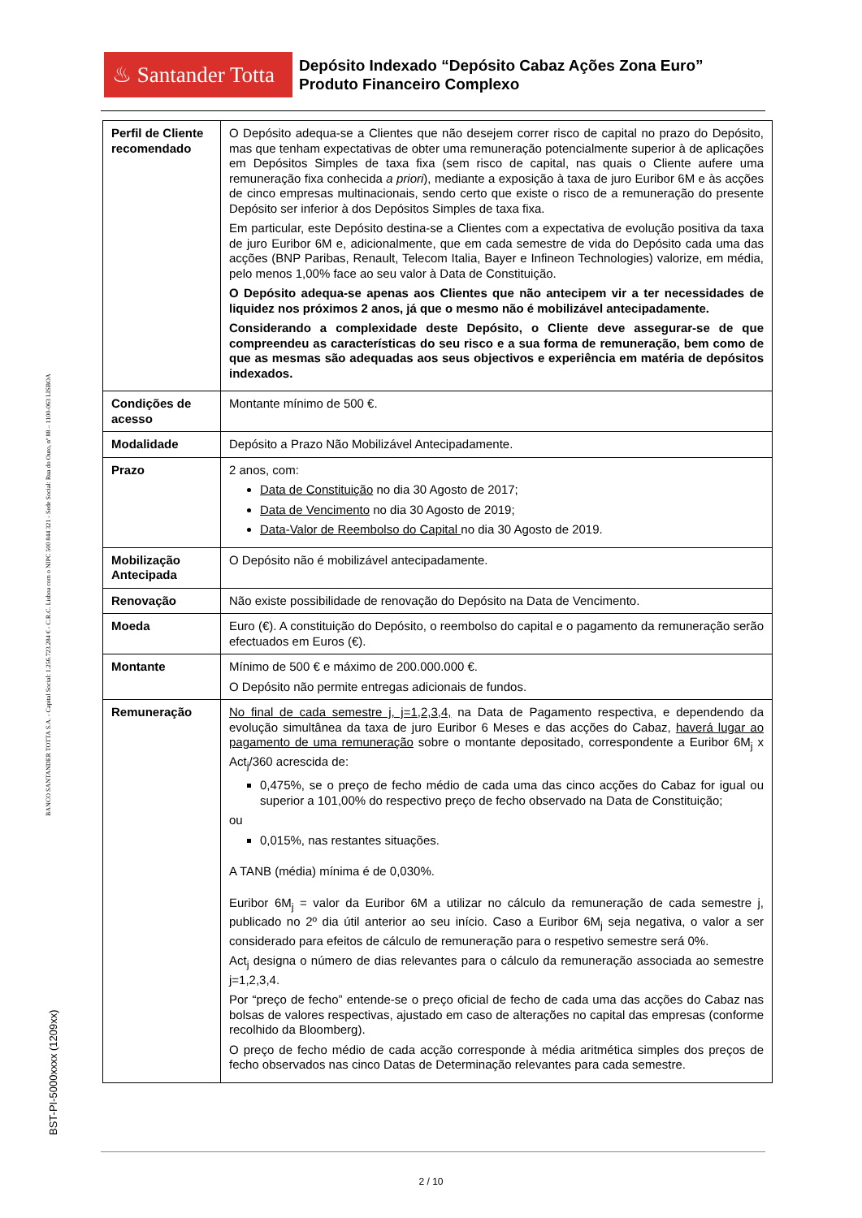♨ Santander Totta
Depósito Indexado “Depósito Cabaz Ações Zona Euro”
Produto Financeiro Complexo
BANCO SANTANDER TOTTA S.A. - Capital Social: 1.256.723.284 € - C.R.C. Lisboa com o NIPC 500 844 321 - Sede Social: Rua do Ouro, nº 88 – 1100-063 LISBOA
BST-PI-5000xxxx (1209xx)
| Perfil de Cliente recomendado | O Depósito adequa-se a Clientes que não desejem correr risco de capital no prazo do Depósito, mas que tenham expectativas de obter uma remuneração potencialmente superior à de aplicações em Depósitos Simples de taxa fixa (sem risco de capital, nas quais o Cliente aufere uma remuneração fixa conhecida a priori ), mediante a exposição à taxa de juro Euribor 6M e às acções de cinco empresas multinacionais, sendo certo que existe o risco de a remuneração do presente Depósito ser inferior à dos Depósitos Simples de taxa fixa. Em particular, este Depósito destina-se a Clientes com a expectativa de evolução positiva da taxa de juro Euribor 6M e, adicionalmente, que em cada semestre de vida do Depósito cada uma das acções (BNP Paribas, Renault, Telecom Italia, Bayer e Infineon Technologies) valorize, em média, pelo menos 1,00% face ao seu valor à Data de Constituição. O Depósito adequa-se apenas aos Clientes que não antecipem vir a ter necessidades de liquidez nos próximos 2 anos, já que o mesmo não é mobilizável antecipadamente. Considerando a complexidade deste Depósito, o Cliente deve assegurar-se de que compreendeu as características do seu risco e a sua forma de remuneração, bem como de que as mesmas são adequadas aos seus objectivos e experiência em matéria de depósitos indexados. |
| Condições de acesso | Montante mínimo de 500 €. |
| Modalidade | Depósito a Prazo Não Mobilizável Antecipadamente. |
| Prazo | 2 anos, com: Data de Constituição no dia 30 Agosto de 2017; Data de Vencimento no dia 30 Agosto de 2019; Data-Valor de Reembolso do Capital no dia 30 Agosto de 2019. |
| Mobilização Antecipada | O Depósito não é mobilizável antecipadamente. |
| Renovação | Não existe possibilidade de renovação do Depósito na Data de Vencimento. |
| Moeda | Euro (€). A constituição do Depósito, o reembolso do capital e o pagamento da remuneração serão efectuados em Euros (€). |
| Montante | Mínimo de 500 € e máximo de 200.000.000 €. O Depósito não permite entregas adicionais de fundos. |
| Remuneração | No final de cada semestre j, j=1,2,3,4, na Data de Pagamento respectiva, e dependendo da evolução simultânea da taxa de juro Euribor 6 Meses e das acções do Cabaz, haverá lugar ao pagamento de uma remuneração sobre o montante depositado, correspondente a Euribor 6M<sub>j</sub> x Act<sub>j</sub>/360 acrescida de: 0,475%, se o preço de fecho médio de cada uma das cinco acções do Cabaz for igual ou superior a 101,00% do respectivo preço de fecho observado na Data de Constituição; ou 0,015%, nas restantes situações. A TANB (média) mínima é de 0,030%. Euribor 6M<sub>j</sub> = valor da Euribor 6M a utilizar no cálculo da remuneração de cada semestre j, publicado no 2º dia útil anterior ao seu início. Caso a Euribor 6M<sub>j</sub> seja negativa, o valor a ser considerado para efeitos de cálculo de remuneração para o respetivo semestre será 0%. Act<sub>j</sub> designa o número de dias relevantes para o cálculo da remuneração associada ao semestre j=1,2,3,4. Por “preço de fecho” entende-se o preço oficial de fecho de cada uma das acções do Cabaz nas bolsas de valores respectivas, ajustado em caso de alterações no capital das empresas (conforme recolhido da Bloomberg). O preço de fecho médio de cada acção corresponde à média aritmética simples dos preços de fecho observados nas cinco Datas de Determinação relevantes para cada semestre. |
2 / 10